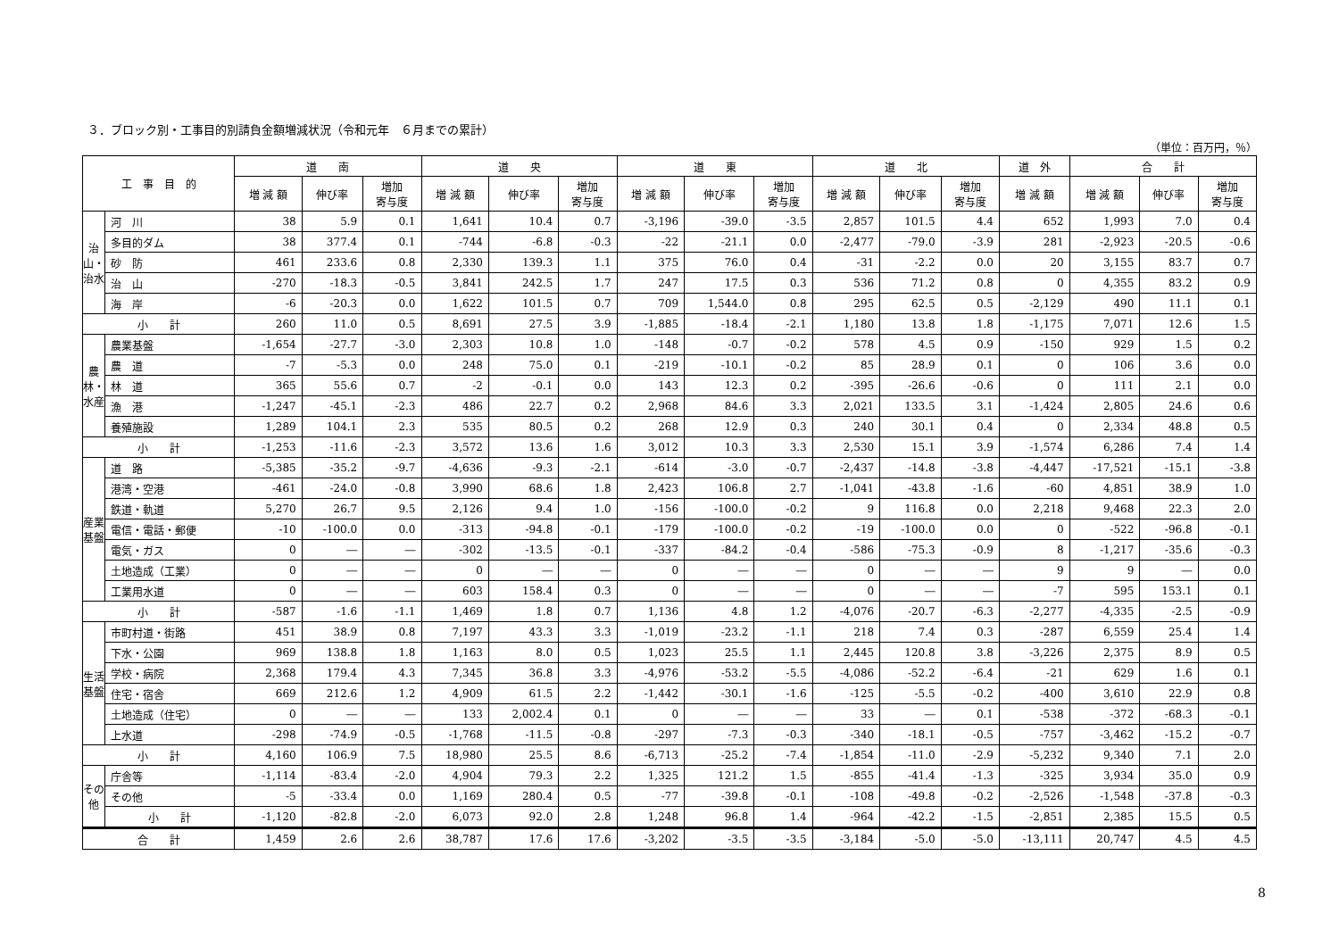３．ブロック別・工事目的別請負金額増減状況（令和元年　６月までの累計）
（単位：百万円，％）
| 工 事 目 的 | | 道 南 | | | 道 央 | | | 道 東 | | | 道 北 | | | 道 外 | 合 計 | | |
| --- | --- | --- | --- | --- | --- | --- | --- | --- | --- | --- | --- | --- | --- | --- | --- | --- | --- |
| | | 増 減 額 | 伸び率 | 増加 寄与度 | 増 減 額 | 伸び率 | 増加 寄与度 | 増 減 額 | 伸び率 | 増加 寄与度 | 増 減 額 | 伸び率 | 増加 寄与度 | 増 減 額 | 増 減 額 | 伸び率 | 増加 寄与度 |
| 治山・治水 | 河 川 | 38 | 5.9 | 0.1 | 1,641 | 10.4 | 0.7 | -3,196 | -39.0 | -3.5 | 2,857 | 101.5 | 4.4 | 652 | 1,993 | 7.0 | 0.4 |
| | 多目的ダム | 38 | 377.4 | 0.1 | -744 | -6.8 | -0.3 | -22 | -21.1 | 0.0 | -2,477 | -79.0 | -3.9 | 281 | -2,923 | -20.5 | -0.6 |
| | 砂 防 | 461 | 233.6 | 0.8 | 2,330 | 139.3 | 1.1 | 375 | 76.0 | 0.4 | -31 | -2.2 | 0.0 | 20 | 3,155 | 83.7 | 0.7 |
| | 治 山 | -270 | -18.3 | -0.5 | 3,841 | 242.5 | 1.7 | 247 | 17.5 | 0.3 | 536 | 71.2 | 0.8 | 0 | 4,355 | 83.2 | 0.9 |
| | 海 岸 | -6 | -20.3 | 0.0 | 1,622 | 101.5 | 0.7 | 709 | 1,544.0 | 0.8 | 295 | 62.5 | 0.5 | -2,129 | 490 | 11.1 | 0.1 |
| 小 計 | | 260 | 11.0 | 0.5 | 8,691 | 27.5 | 3.9 | -1,885 | -18.4 | -2.1 | 1,180 | 13.8 | 1.8 | -1,175 | 7,071 | 12.6 | 1.5 |
| 農林・水産 | 農業基盤 | -1,654 | -27.7 | -3.0 | 2,303 | 10.8 | 1.0 | -148 | -0.7 | -0.2 | 578 | 4.5 | 0.9 | -150 | 929 | 1.5 | 0.2 |
| | 農 道 | -7 | -5.3 | 0.0 | 248 | 75.0 | 0.1 | -219 | -10.1 | -0.2 | 85 | 28.9 | 0.1 | 0 | 106 | 3.6 | 0.0 |
| | 林 道 | 365 | 55.6 | 0.7 | -2 | -0.1 | 0.0 | 143 | 12.3 | 0.2 | -395 | -26.6 | -0.6 | 0 | 111 | 2.1 | 0.0 |
| | 漁 港 | -1,247 | -45.1 | -2.3 | 486 | 22.7 | 0.2 | 2,968 | 84.6 | 3.3 | 2,021 | 133.5 | 3.1 | -1,424 | 2,805 | 24.6 | 0.6 |
| | 養殖施設 | 1,289 | 104.1 | 2.3 | 535 | 80.5 | 0.2 | 268 | 12.9 | 0.3 | 240 | 30.1 | 0.4 | 0 | 2,334 | 48.8 | 0.5 |
| 小 計 | | -1,253 | -11.6 | -2.3 | 3,572 | 13.6 | 1.6 | 3,012 | 10.3 | 3.3 | 2,530 | 15.1 | 3.9 | -1,574 | 6,286 | 7.4 | 1.4 |
| 産業基盤 | 道 路 | -5,385 | -35.2 | -9.7 | -4,636 | -9.3 | -2.1 | -614 | -3.0 | -0.7 | -2,437 | -14.8 | -3.8 | -4,447 | -17,521 | -15.1 | -3.8 |
| | 港湾・空港 | -461 | -24.0 | -0.8 | 3,990 | 68.6 | 1.8 | 2,423 | 106.8 | 2.7 | -1,041 | -43.8 | -1.6 | -60 | 4,851 | 38.9 | 1.0 |
| | 鉄道・軌道 | 5,270 | 26.7 | 9.5 | 2,126 | 9.4 | 1.0 | -156 | -100.0 | -0.2 | 9 | 116.8 | 0.0 | 2,218 | 9,468 | 22.3 | 2.0 |
| | 電信・電話・郵便 | -10 | -100.0 | 0.0 | -313 | -94.8 | -0.1 | -179 | -100.0 | -0.2 | -19 | -100.0 | 0.0 | 0 | -522 | -96.8 | -0.1 |
| | 電気・ガス | 0 | ― | ― | -302 | -13.5 | -0.1 | -337 | -84.2 | -0.4 | -586 | -75.3 | -0.9 | 8 | -1,217 | -35.6 | -0.3 |
| | 土地造成（工業） | 0 | ― | ― | 0 | ― | ― | 0 | ― | ― | 0 | ― | ― | 9 | 9 | ― | 0.0 |
| | 工業用水道 | 0 | ― | ― | 603 | 158.4 | 0.3 | 0 | ― | ― | 0 | ― | ― | -7 | 595 | 153.1 | 0.1 |
| 小 計 | | -587 | -1.6 | -1.1 | 1,469 | 1.8 | 0.7 | 1,136 | 4.8 | 1.2 | -4,076 | -20.7 | -6.3 | -2,277 | -4,335 | -2.5 | -0.9 |
| 生活基盤 | 市町村道・街路 | 451 | 38.9 | 0.8 | 7,197 | 43.3 | 3.3 | -1,019 | -23.2 | -1.1 | 218 | 7.4 | 0.3 | -287 | 6,559 | 25.4 | 1.4 |
| | 下水・公園 | 969 | 138.8 | 1.8 | 1,163 | 8.0 | 0.5 | 1,023 | 25.5 | 1.1 | 2,445 | 120.8 | 3.8 | -3,226 | 2,375 | 8.9 | 0.5 |
| | 学校・病院 | 2,368 | 179.4 | 4.3 | 7,345 | 36.8 | 3.3 | -4,976 | -53.2 | -5.5 | -4,086 | -52.2 | -6.4 | -21 | 629 | 1.6 | 0.1 |
| | 住宅・宿舎 | 669 | 212.6 | 1.2 | 4,909 | 61.5 | 2.2 | -1,442 | -30.1 | -1.6 | -125 | -5.5 | -0.2 | -400 | 3,610 | 22.9 | 0.8 |
| | 土地造成（住宅） | 0 | ― | ― | 133 | 2,002.4 | 0.1 | 0 | ― | ― | 33 | ― | 0.1 | -538 | -372 | -68.3 | -0.1 |
| | 上水道 | -298 | -74.9 | -0.5 | -1,768 | -11.5 | -0.8 | -297 | -7.3 | -0.3 | -340 | -18.1 | -0.5 | -757 | -3,462 | -15.2 | -0.7 |
| 小 計 | | 4,160 | 106.9 | 7.5 | 18,980 | 25.5 | 8.6 | -6,713 | -25.2 | -7.4 | -1,854 | -11.0 | -2.9 | -5,232 | 9,340 | 7.1 | 2.0 |
| その他 | 庁舎等 | -1,114 | -83.4 | -2.0 | 4,904 | 79.3 | 2.2 | 1,325 | 121.2 | 1.5 | -855 | -41.4 | -1.3 | -325 | 3,934 | 35.0 | 0.9 |
| | その他 | -5 | -33.4 | 0.0 | 1,169 | 280.4 | 0.5 | -77 | -39.8 | -0.1 | -108 | -49.8 | -0.2 | -2,526 | -1,548 | -37.8 | -0.3 |
| | 小 計 | -1,120 | -82.8 | -2.0 | 6,073 | 92.0 | 2.8 | 1,248 | 96.8 | 1.4 | -964 | -42.2 | -1.5 | -2,851 | 2,385 | 15.5 | 0.5 |
| 合 計 | | 1,459 | 2.6 | 2.6 | 38,787 | 17.6 | 17.6 | -3,202 | -3.5 | -3.5 | -3,184 | -5.0 | -5.0 | -13,111 | 20,747 | 4.5 | 4.5 |
8